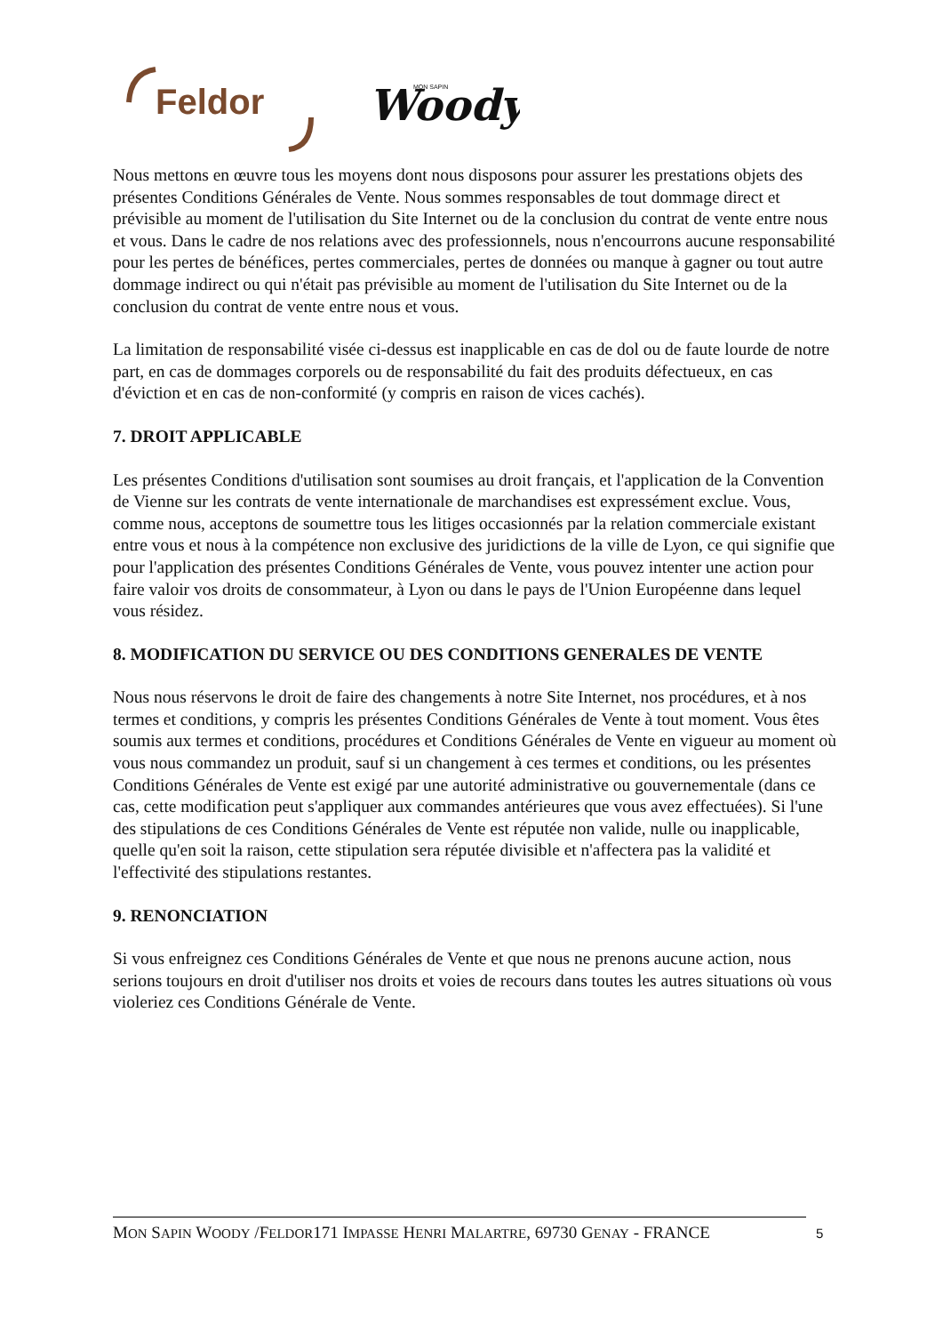Feldor
Woody
MON SAPIN
Nous mettons en œuvre tous les moyens dont nous disposons pour assurer les prestations objets des présentes Conditions Générales de Vente. Nous sommes responsables de tout dommage direct et prévisible au moment de l'utilisation du Site Internet ou de la conclusion du contrat de vente entre nous et vous. Dans le cadre de nos relations avec des professionnels, nous n'encourrons aucune responsabilité pour les pertes de bénéfices, pertes commerciales, pertes de données ou manque à gagner ou tout autre dommage indirect ou qui n'était pas prévisible au moment de l'utilisation du Site Internet ou de la conclusion du contrat de vente entre nous et vous.
La limitation de responsabilité visée ci-dessus est inapplicable en cas de dol ou de faute lourde de notre part, en cas de dommages corporels ou de responsabilité du fait des produits défectueux, en cas d'éviction et en cas de non-conformité (y compris en raison de vices cachés).
7. DROIT APPLICABLE
Les présentes Conditions d'utilisation sont soumises au droit français, et l'application de la Convention de Vienne sur les contrats de vente internationale de marchandises est expressément exclue. Vous, comme nous, acceptons de soumettre tous les litiges occasionnés par la relation commerciale existant entre vous et nous à la compétence non exclusive des juridictions de la ville de Lyon, ce qui signifie que pour l'application des présentes Conditions Générales de Vente, vous pouvez intenter une action pour faire valoir vos droits de consommateur, à Lyon ou dans le pays de l'Union Européenne dans lequel vous résidez.
8. MODIFICATION DU SERVICE OU DES CONDITIONS GENERALES DE VENTE
Nous nous réservons le droit de faire des changements à notre Site Internet, nos procédures, et à nos termes et conditions, y compris les présentes Conditions Générales de Vente à tout moment. Vous êtes soumis aux termes et conditions, procédures et Conditions Générales de Vente en vigueur au moment où vous nous commandez un produit, sauf si un changement à ces termes et conditions, ou les présentes Conditions Générales de Vente est exigé par une autorité administrative ou gouvernementale (dans ce cas, cette modification peut s'appliquer aux commandes antérieures que vous avez effectuées). Si l'une des stipulations de ces Conditions Générales de Vente est réputée non valide, nulle ou inapplicable, quelle qu'en soit la raison, cette stipulation sera réputée divisible et n'affectera pas la validité et l'effectivité des stipulations restantes.
9. RENONCIATION
Si vous enfreignez ces Conditions Générales de Vente et que nous ne prenons aucune action, nous serions toujours en droit d'utiliser nos droits et voies de recours dans toutes les autres situations où vous violeriez ces Conditions Générale de Vente.
MON SAPIN WOODY /FELDOR171 IMPASSE HENRI MALARTRE, 69730 GENAY - FRANCE
5